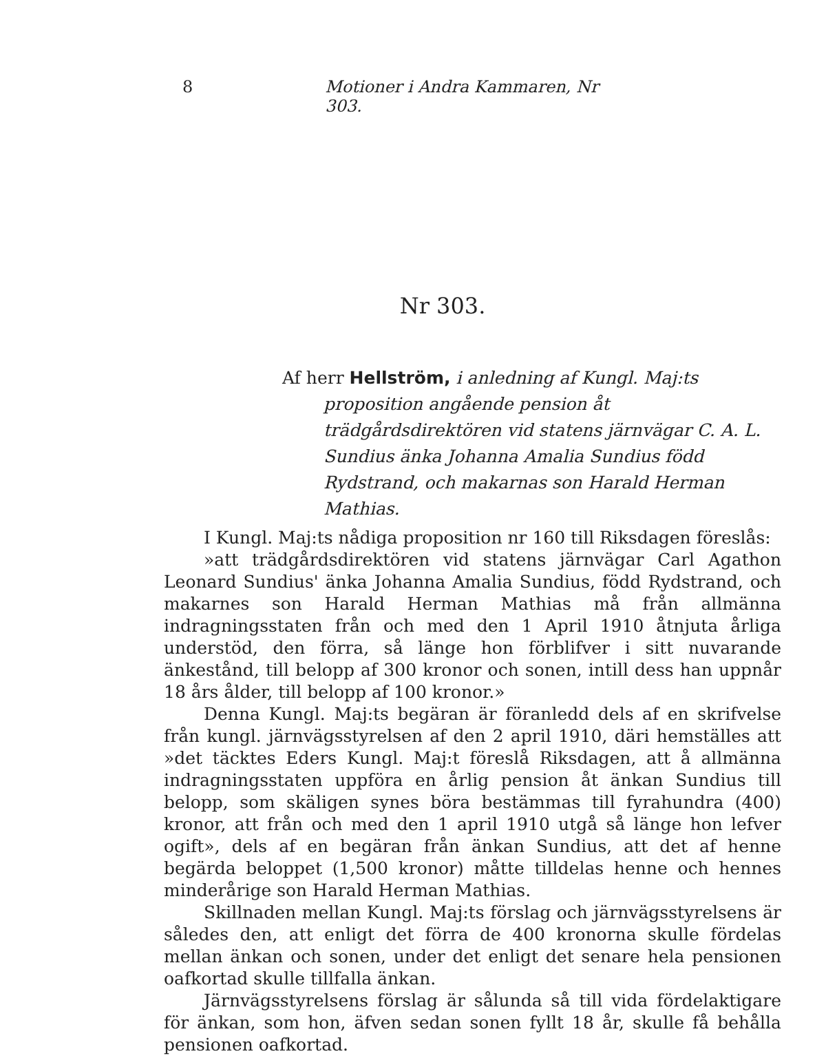8 Motioner i Andra Kammaren, Nr 303.
Nr 303.
Af herr Hellström, i anledning af Kungl. Maj:ts proposition angående pension åt trädgårdsdirektören vid statens järnvägar C. A. L. Sundius änka Johanna Amalia Sundius född Rydstrand, och makarnas son Harald Herman Mathias.
I Kungl. Maj:ts nådiga proposition nr 160 till Riksdagen föreslås:
»att trädgårdsdirektören vid statens järnvägar Carl Agathon Leonard Sundius' änka Johanna Amalia Sundius, född Rydstrand, och makarnes son Harald Herman Mathias må från allmänna indragningsstaten från och med den 1 April 1910 åtnjuta årliga understöd, den förra, så länge hon förblifver i sitt nuvarande änkestånd, till belopp af 300 kronor och sonen, intill dess han uppnår 18 års ålder, till belopp af 100 kronor.»
Denna Kungl. Maj:ts begäran är föranledd dels af en skrifvelse från kungl. järnvägsstyrelsen af den 2 april 1910, däri hemställes att »det täcktes Eders Kungl. Maj:t föreslå Riksdagen, att å allmänna indragningsstaten uppföra en årlig pension åt änkan Sundius till belopp, som skäligen synes böra bestämmas till fyrahundra (400) kronor, att från och med den 1 april 1910 utgå så länge hon lefver ogift», dels af en begäran från änkan Sundius, att det af henne begärda beloppet (1,500 kronor) måtte tilldelas henne och hennes minderårige son Harald Herman Mathias.
Skillnaden mellan Kungl. Maj:ts förslag och järnvägsstyrelsens är således den, att enligt det förra de 400 kronorna skulle fördelas mellan änkan och sonen, under det enligt det senare hela pensionen oafkortad skulle tillfalla änkan.
Järnvägsstyrelsens förslag är sålunda så till vida fördelaktigare för änkan, som hon, äfven sedan sonen fyllt 18 år, skulle få behålla pensionen oafkortad.